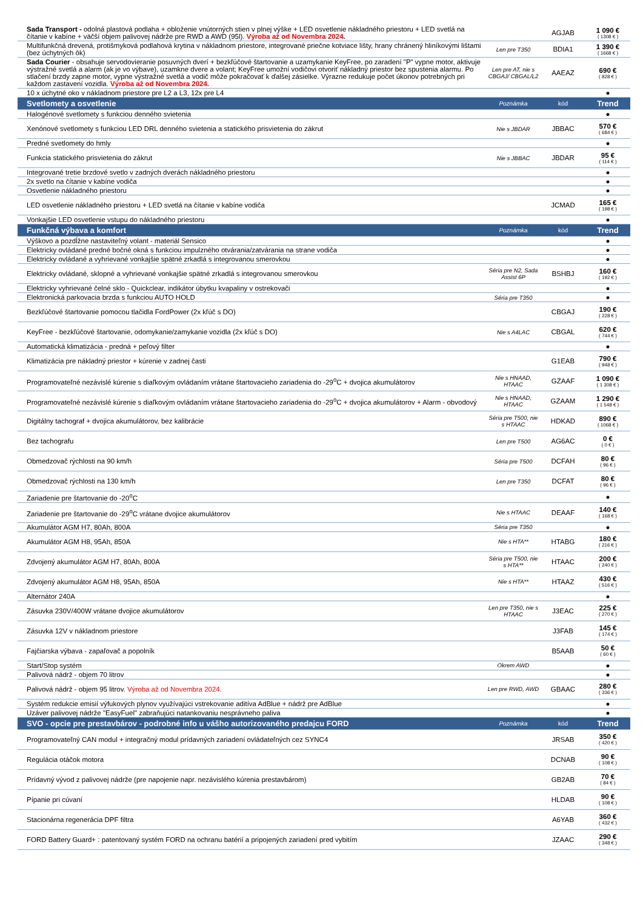| Sada Transport - odolná plastová podlaha + obloženie vnútorných stien v plnej výške + LED osvetlenie nákladného priestoru + LED svetlá na čítanie v kabíne + väčší objem palivovej nádrže pre RWD a AWD (95l). Výroba až od Novembra 2024. | | AGJAB | 1 090 € ( 1308 € ) |
| Multifunkčná drevená, protišmyková podlahová krytina v nákladnom priestore, integrované priečne kotviace lišty, hrany chránený hliníkovými lištami (bez úchytných ôk) | Len pre T350 | BDIA1 | 1 390 € ( 1668 € ) |
| Sada Courier - obsahuje servodovieranie posuvných dverí + bezkľúčové štartovanie a uzamykanie KeyFree, po zaradení "P" vypne motor, aktivuje výstražné svetlá a alarm (ak je vo výbave), uzamkne dvere a volant; KeyFree umožní vodičovi otvoriť nákladný priestor bez spustenia alarmu. Po stlačení brzdy zapne motor, vypne výstražné svetlá a vodič môže pokračovať k ďalšej zásielke. Výrazne redukuje počet úkonov potrebných pri každom zastavení vozidla. Výroba až od Novembra 2024. | Len pre AT, nie s CBGAJ/ CBGAL/L2 | AAEAZ | 690 € ( 828 € ) |
| 10 x úchytné oko v nákladnom priestore pre L2 a L3, 12x pre L4 | | | ● |
| Svetlomety a osvetlenie | Poznámka | kód | Trend |
| Halogénové svetlomety s funkciou denného svietenia | | | ● |
| Xenónové svetlomety s funkciou LED DRL denného svietenia a statického prisvietenia do zákrut | Nie s JBDAR | JBBAC | 570 € ( 684 € ) |
| Predné svetlomety do hmly | | | ● |
| Funkcia statického prisvietenia do zákrut | Nie s JBBAC | JBDAR | 95 € ( 114 € ) |
| Integrované tretie brzdové svetlo v zadných dverách nákladného priestoru | | | ● |
| 2x svetlo na čítanie v kabíne vodiča | | | ● |
| Osvetlenie nákladného priestoru | | | ● |
| LED osvetlenie nákladného priestoru + LED svetlá na čítanie v kabíne vodiča | | JCMAD | 165 € ( 198 € ) |
| Vonkajšie LED osvetlenie vstupu do nákladného priestoru | | | ● |
| Funkčná výbava a komfort | Poznámka | kód | Trend |
| Výškovo a pozdĺžne nastaviteľný volant - materiál Sensico | | | ● |
| Elektricky ovládané predné bočné okná s funkciou impulzného otvárania/zatvárania na strane vodiča | | | ● |
| Elektricky ovládané a vyhrievané vonkajšie spätné zrkadlá s integrovanou smerovkou | | | ● |
| Elektricky ovládané, sklopné a vyhrievané vonkajšie spätné zrkadlá s integrovanou smerovkou | Séria pre N2, Sada Assist 6P | BSHBJ | 160 € ( 192 € ) |
| Elektricky vyhrievané čelné sklo - Quickclear, indikátor úbytku kvapaliny v ostrekovači | | | ● |
| Elektronická parkovacia brzda s funkciou AUTO HOLD | Séria pre T350 | | ● |
| Bezkľúčové štartovanie pomocou tlačidla FordPower (2x kľúč s DO) | | CBGAJ | 190 € ( 228 € ) |
| KeyFree - bezkľúčové štartovanie, odomykanie/zamykanie vozidla (2x kľúč s DO) | Nie s A4LAC | CBGAL | 620 € ( 744 € ) |
| Automatická klimatizácia - predná + peľový filter | | | ● |
| Klimatizácia pre nákladný priestor + kúrenie v zadnej časti | | G1EAB | 790 € ( 948 € ) |
| Programovateľné nezávislé kúrenie s diaľkovým ovládaním vrátane štartovacieho zariadenia do -29<sup>o</sup>C + dvojica akumulátorov | Nie s HNAAD, HTAAC | GZAAF | 1 090 € ( 1 308 € ) |
| Programovateľné nezávislé kúrenie s diaľkovým ovládaním vrátane štartovacieho zariadenia do -29<sup>o</sup>C + dvojica akumulátorov + Alarm - obvodový | Nie s HNAAD, HTAAC | GZAAM | 1 290 € ( 1 548 € ) |
| Digitálny tachograf + dvojica akumulátorov, bez kalibrácie | Séria pre T500, nie s HTAAC | HDKAD | 890 € ( 1068 € ) |
| Bez tachografu | Len pre T500 | AG6AC | 0 € ( 0 € ) |
| Obmedzovač rýchlosti na 90 km/h | Séria pre T500 | DCFAH | 80 € ( 96 € ) |
| Obmedzovač rýchlosti na 130 km/h | Len pre T350 | DCFAT | 80 € ( 96 € ) |
| Zariadenie pre štartovanie do -20<sup>o</sup>C | | | ● |
| Zariadenie pre štartovanie do -29<sup>o</sup>C vrátane dvojice akumulátorov | Nie s HTAAC | DEAAF | 140 € ( 168 € ) |
| Akumulátor AGM H7, 80Ah, 800A | Séria pre T350 | | ● |
| Akumulátor AGM H8, 95Ah, 850A | Nie s HTA** | HTABG | 180 € ( 216 € ) |
| Zdvojený akumulátor AGM H7, 80Ah, 800A | Séria pre T500, nie s HTA** | HTAAC | 200 € ( 240 € ) |
| Zdvojený akumulátor AGM H8, 95Ah, 850A | Nie s HTA** | HTAAZ | 430 € ( 516 € ) |
| Alternátor 240A | | | ● |
| Zásuvka 230V/400W vrátane dvojice akumulátorov | Len pre T350, nie s HTAAC | J3EAC | 225 € ( 270 € ) |
| Zásuvka 12V v nákladnom priestore | | J3FAB | 145 € ( 174 € ) |
| Fajčiarska výbava - zapaľovač a popolník | | B5AAB | 50 € ( 60 € ) |
| Start/Stop systém | Okrem AWD | | ● |
| Palivová nádrž - objem 70 litrov | | | ● |
| Palivová nádrž - objem 95 litrov. Výroba až od Novembra 2024. | Len pre RWD, AWD | GBAAC | 280 € ( 336 € ) |
| Systém redukcie emisií výfukových plynov využívajúci vstrekovanie aditíva AdBlue + nádrž pre AdBlue | | | ● |
| Uzáver palivovej nádrže "EasyFuel" zabraňujúci natankovaniu nesprávneho paliva | | | ● |
| SVO - opcie pre prestavbárov - podrobné info u vášho autorizovaného predajcu FORD | Poznámka | kód | Trend |
| Programovateľný CAN modul + integračný modul prídavných zariadení ovládateľných cez SYNC4 | | JRSAB | 350 € ( 420 € ) |
| Regulácia otáčok motora | | DCNAB | 90 € ( 108 € ) |
| Prídavný vývod z palivovej nádrže (pre napojenie napr. nezávislého kúrenia prestavbárom) | | GB2AB | 70 € ( 84 € ) |
| Pípanie pri cúvaní | | HLDAB | 90 € ( 108 € ) |
| Stacionárna regenerácia DPF filtra | | A6YAB | 360 € ( 432 € ) |
| FORD Battery Guard+ : patentovaný systém FORD na ochranu batérií a pripojených zariadení pred vybitím | | JZAAC | 290 € ( 348 € ) |